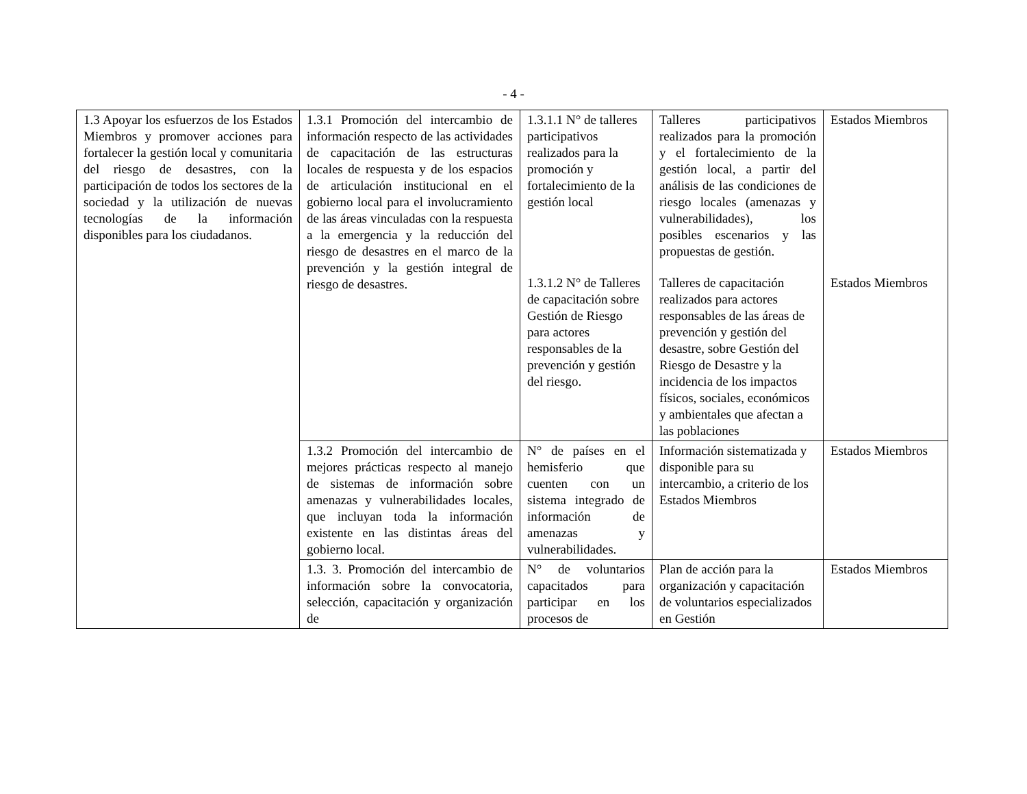- 4 -
| 1.3 Apoyar los esfuerzos de los Estados Miembros y promover acciones para fortalecer la gestión local y comunitaria del riesgo de desastres, con la participación de todos los sectores de la sociedad y la utilización de nuevas tecnologías de la información disponibles para los ciudadanos. | 1.3.1 Promoción del intercambio de información respecto de las actividades de capacitación de las estructuras locales de respuesta y de los espacios de articulación institucional en el gobierno local para el involucramiento de las áreas vinculadas con la respuesta a la emergencia y la reducción del riesgo de desastres en el marco de la prevención y la gestión integral de riesgo de desastres. | 1.3.1.1 N° de talleres participativos realizados para la promoción y fortalecimiento de la gestión local | Talleres participativos realizados para la promoción y el fortalecimiento de la gestión local, a partir del análisis de las condiciones de riesgo locales (amenazas y vulnerabilidades), los posibles escenarios y las propuestas de gestión. | Estados Miembros |
| | | 1.3.1.2 N° de Talleres de capacitación sobre Gestión de Riesgo para actores responsables de la prevención y gestión del riesgo. | Talleres de capacitación realizados para actores responsables de las áreas de prevención y gestión del desastre, sobre Gestión del Riesgo de Desastre y la incidencia de los impactos físicos, sociales, económicos y ambientales que afectan a las poblaciones | Estados Miembros |
| | 1.3.2 Promoción del intercambio de mejores prácticas respecto al manejo de sistemas de información sobre amenazas y vulnerabilidades locales, que incluyan toda la información existente en las distintas áreas del gobierno local. | N° de países en el hemisferio que cuenten con un sistema integrado de información de amenazas y vulnerabilidades. | Información sistematizada y disponible para su intercambio, a criterio de los Estados Miembros | Estados Miembros |
| | 1.3. 3. Promoción del intercambio de información sobre la convocatoria, selección, capacitación y organización de | N° de voluntarios capacitados para participar en los procesos de | Plan de acción para la organización y capacitación de voluntarios especializados en Gestión | Estados Miembros |